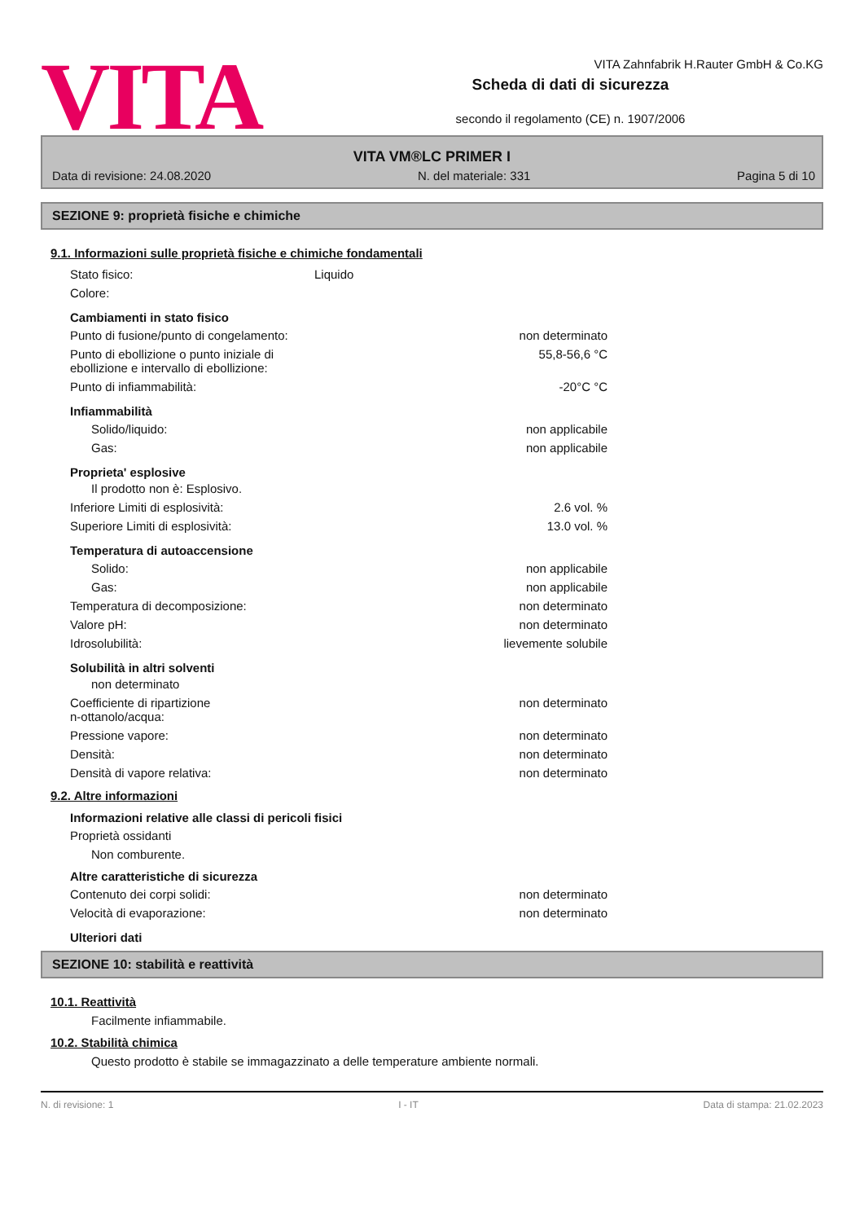VITA
VITA Zahnfabrik H.Rauter GmbH & Co.KG
Scheda di dati di sicurezza
secondo il regolamento (CE) n. 1907/2006
VITA VM®LC PRIMER I
Data di revisione: 24.08.2020 N. del materiale: 331 Pagina 5 di 10
SEZIONE 9: proprietà fisiche e chimiche
9.1. Informazioni sulle proprietà fisiche e chimiche fondamentali
Stato fisico: Liquido
Colore:
Cambiamenti in stato fisico
Punto di fusione/punto di congelamento: non determinato
Punto di ebollizione o punto iniziale di
ebollizione e intervallo di ebollizione: 55,8-56,6 °C
Punto di infiammabilità: -20°C °C
Infiammabilità
Solido/liquido: non applicabile
Gas: non applicabile
Proprieta' esplosive
Il prodotto non è: Esplosivo.
Inferiore Limiti di esplosività: 2.6 vol. %
Superiore Limiti di esplosività: 13.0 vol. %
Temperatura di autoaccensione
Solido: non applicabile
Gas: non applicabile
Temperatura di decomposizione: non determinato
Valore pH: non determinato
Idrosolubilità: lievemente solubile
Solubilità in altri solventi
non determinato
Coefficiente di ripartizione
n-ottanolo/acqua: non determinato
Pressione vapore: non determinato
Densità: non determinato
Densità di vapore relativa: non determinato
9.2. Altre informazioni
Informazioni relative alle classi di pericoli fisici
Proprietà ossidanti
Non comburente.
Altre caratteristiche di sicurezza
Contenuto dei corpi solidi: non determinato
Velocità di evaporazione: non determinato
Ulteriori dati
SEZIONE 10: stabilità e reattività
10.1. Reattività
Facilmente infiammabile.
10.2. Stabilità chimica
Questo prodotto è stabile se immagazzinato a delle temperature ambiente normali.
N. di revisione: 1 I - IT Data di stampa: 21.02.2023